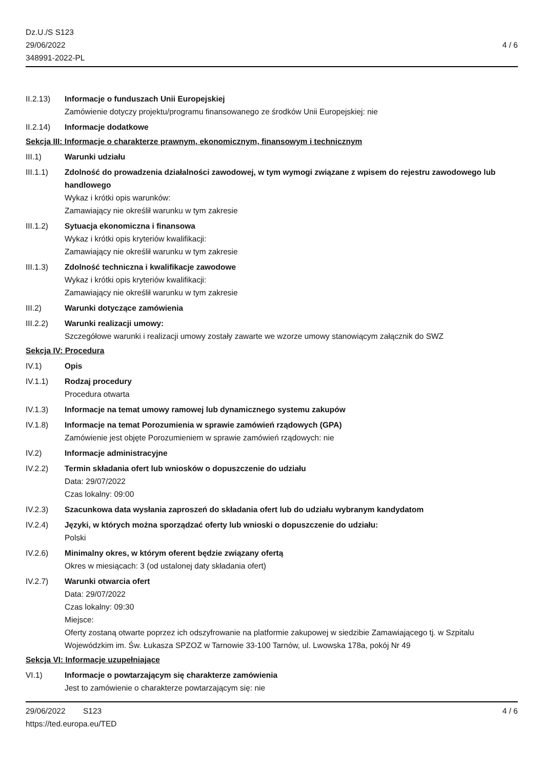Dz.U./S S123
29/06/2022
348991-2022-PL
4 / 6
II.2.13) Informacje o funduszach Unii Europejskiej
Zamówienie dotyczy projektu/programu finansowanego ze środków Unii Europejskiej: nie
II.2.14) Informacje dodatkowe
Sekcja III: Informacje o charakterze prawnym, ekonomicznym, finansowym i technicznym
III.1) Warunki udziału
III.1.1) Zdolność do prowadzenia działalności zawodowej, w tym wymogi związane z wpisem do rejestru zawodowego lub handlowego
Wykaz i krótki opis warunków:
Zamawiający nie określił warunku w tym zakresie
III.1.2) Sytuacja ekonomiczna i finansowa
Wykaz i krótki opis kryteriów kwalifikacji:
Zamawiający nie określił warunku w tym zakresie
III.1.3) Zdolność techniczna i kwalifikacje zawodowe
Wykaz i krótki opis kryteriów kwalifikacji:
Zamawiający nie określił warunku w tym zakresie
III.2) Warunki dotyczące zamówienia
III.2.2) Warunki realizacji umowy:
Szczegółowe warunki i realizacji umowy zostały zawarte we wzorze umowy stanowiącym załącznik do SWZ
Sekcja IV: Procedura
IV.1) Opis
IV.1.1) Rodzaj procedury
Procedura otwarta
IV.1.3) Informacje na temat umowy ramowej lub dynamicznego systemu zakupów
IV.1.8) Informacje na temat Porozumienia w sprawie zamówień rządowych (GPA)
Zamówienie jest objęte Porozumieniem w sprawie zamówień rządowych: nie
IV.2) Informacje administracyjne
IV.2.2) Termin składania ofert lub wniosków o dopuszczenie do udziału
Data: 29/07/2022
Czas lokalny: 09:00
IV.2.3) Szacunkowa data wysłania zaproszeń do składania ofert lub do udziału wybranym kandydatom
IV.2.4) Języki, w których można sporządzać oferty lub wnioski o dopuszczenie do udziału:
Polski
IV.2.6) Minimalny okres, w którym oferent będzie związany ofertą
Okres w miesiącach: 3 (od ustalonej daty składania ofert)
IV.2.7) Warunki otwarcia ofert
Data: 29/07/2022
Czas lokalny: 09:30
Miejsce:
Oferty zostaną otwarte poprzez ich odszyfrowanie na platformie zakupowej w siedzibie Zamawiającego tj. w Szpitalu Wojewódzkim im. Św. Łukasza SPZOZ w Tarnowie 33-100 Tarnów, ul. Lwowska 178a, pokój Nr 49
Sekcja VI: Informacje uzupełniające
VI.1) Informacje o powtarzającym się charakterze zamówienia
Jest to zamówienie o charakterze powtarzającym się: nie
29/06/2022 S123
https://ted.europa.eu/TED
4 / 6